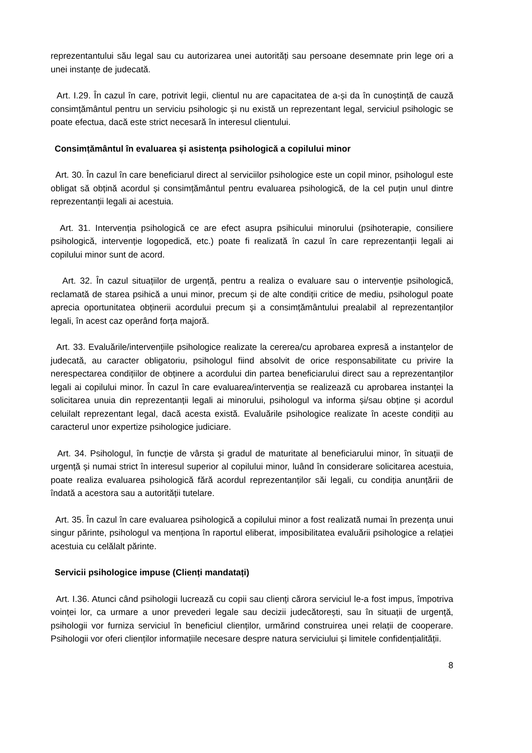reprezentantului său legal sau cu autorizarea unei autorități sau persoane desemnate prin lege ori a unei instanțe de judecată.
Art. I.29. În cazul în care, potrivit legii, clientul nu are capacitatea de a-și da în cunoștință de cauză consimțământul pentru un serviciu psihologic și nu există un reprezentant legal, serviciul psihologic se poate efectua, dacă este strict necesară în interesul clientului.
Consimțământul în evaluarea și asistența psihologică a copilului minor
Art. 30. În cazul în care beneficiarul direct al serviciilor psihologice este un copil minor, psihologul este obligat să obțină acordul și consimțământul pentru evaluarea psihologică, de la cel puțin unul dintre reprezentanții legali ai acestuia.
Art. 31. Intervenția psihologică ce are efect asupra psihicului minorului (psihoterapie, consiliere psihologică, intervenție logopedică, etc.) poate fi realizată în cazul în care reprezentanții legali ai copilului minor sunt de acord.
Art. 32. În cazul situațiilor de urgență, pentru a realiza o evaluare sau o intervenție psihologică, reclamată de starea psihică a unui minor, precum și de alte condiții critice de mediu, psihologul poate aprecia oportunitatea obținerii acordului precum și a consimțământului prealabil al reprezentanților legali, în acest caz operând forța majoră.
Art. 33. Evaluările/intervențiile psihologice realizate la cererea/cu aprobarea expresă a instanțelor de judecată, au caracter obligatoriu, psihologul fiind absolvit de orice responsabilitate cu privire la nerespectarea condițiilor de obținere a acordului din partea beneficiarului direct sau a reprezentanților legali ai copilului minor. În cazul în care evaluarea/intervenția se realizează cu aprobarea instanței la solicitarea unuia din reprezentanții legali ai minorului, psihologul va informa și/sau obține și acordul celuilalt reprezentant legal, dacă acesta există. Evaluările psihologice realizate în aceste condiții au caracterul unor expertize psihologice judiciare.
Art. 34. Psihologul, în funcție de vârsta și gradul de maturitate al beneficiarului minor, în situații de urgență și numai strict în interesul superior al copilului minor, luând în considerare solicitarea acestuia, poate realiza evaluarea psihologică fără acordul reprezentanților săi legali, cu condiția anunțării de îndată a acestora sau a autorității tutelare.
Art. 35. În cazul în care evaluarea psihologică a copilului minor a fost realizată numai în prezența unui singur părinte, psihologul va menționa în raportul eliberat, imposibilitatea evaluării psihologice a relației acestuia cu celălalt părinte.
Servicii psihologice impuse (Clienți mandatați)
Art. I.36. Atunci când psihologii lucrează cu copii sau clienți cărora serviciul le-a fost impus, împotriva voinței lor, ca urmare a unor prevederi legale sau decizii judecătorești, sau în situații de urgență, psihologii vor furniza serviciul în beneficiul clienților, urmărind construirea unei relații de cooperare. Psihologii vor oferi clienților informațiile necesare despre natura serviciului și limitele confidențialității.
8